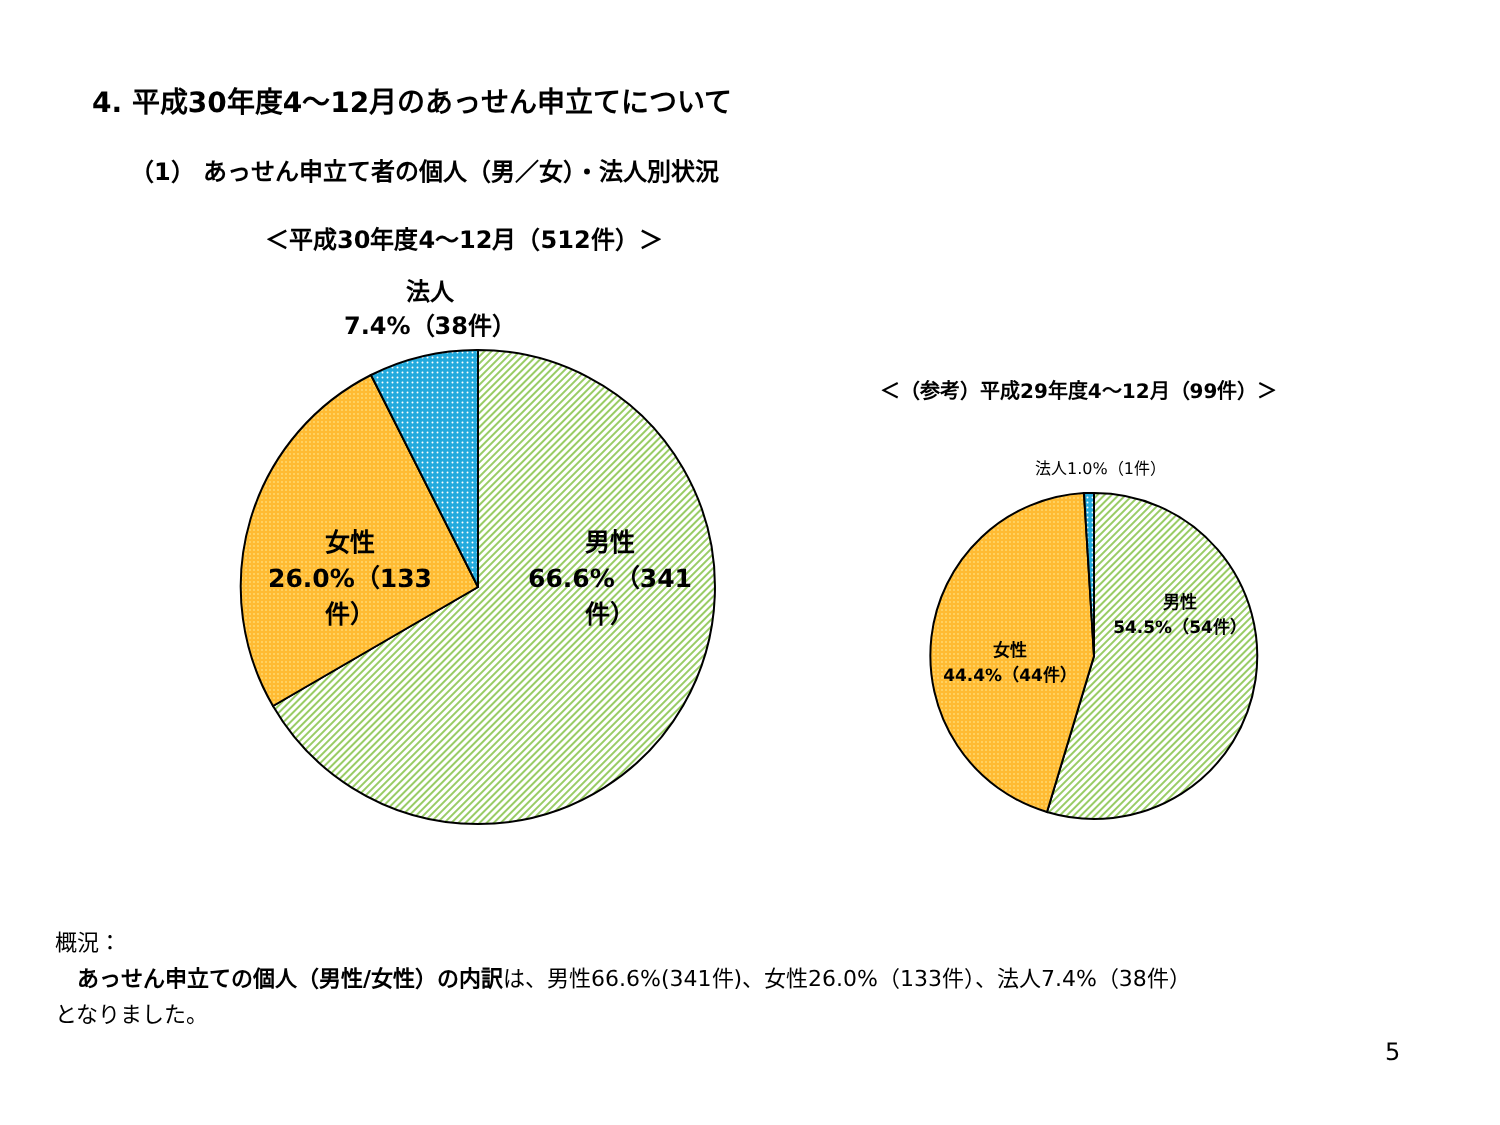4. 平成30年度4～12月のあっせん申立てについて
（1） あっせん申立て者の個人（男／女）・法人別状況
＜平成30年度4～12月（512件）＞
法人
7.4%（38件）
女性
26.0%（133件）
男性
66.6%（341件）
＜（参考）平成29年度4～12月（99件）＞
法人1.0%（1件）
男性
54.5%（54件）
女性
44.4%（44件）
概況：
　あっせん申立ての個人（男性/女性）の内訳は、男性66.6%(341件)、女性26.0%（133件）、法人7.4%（38件）
となりました。
5